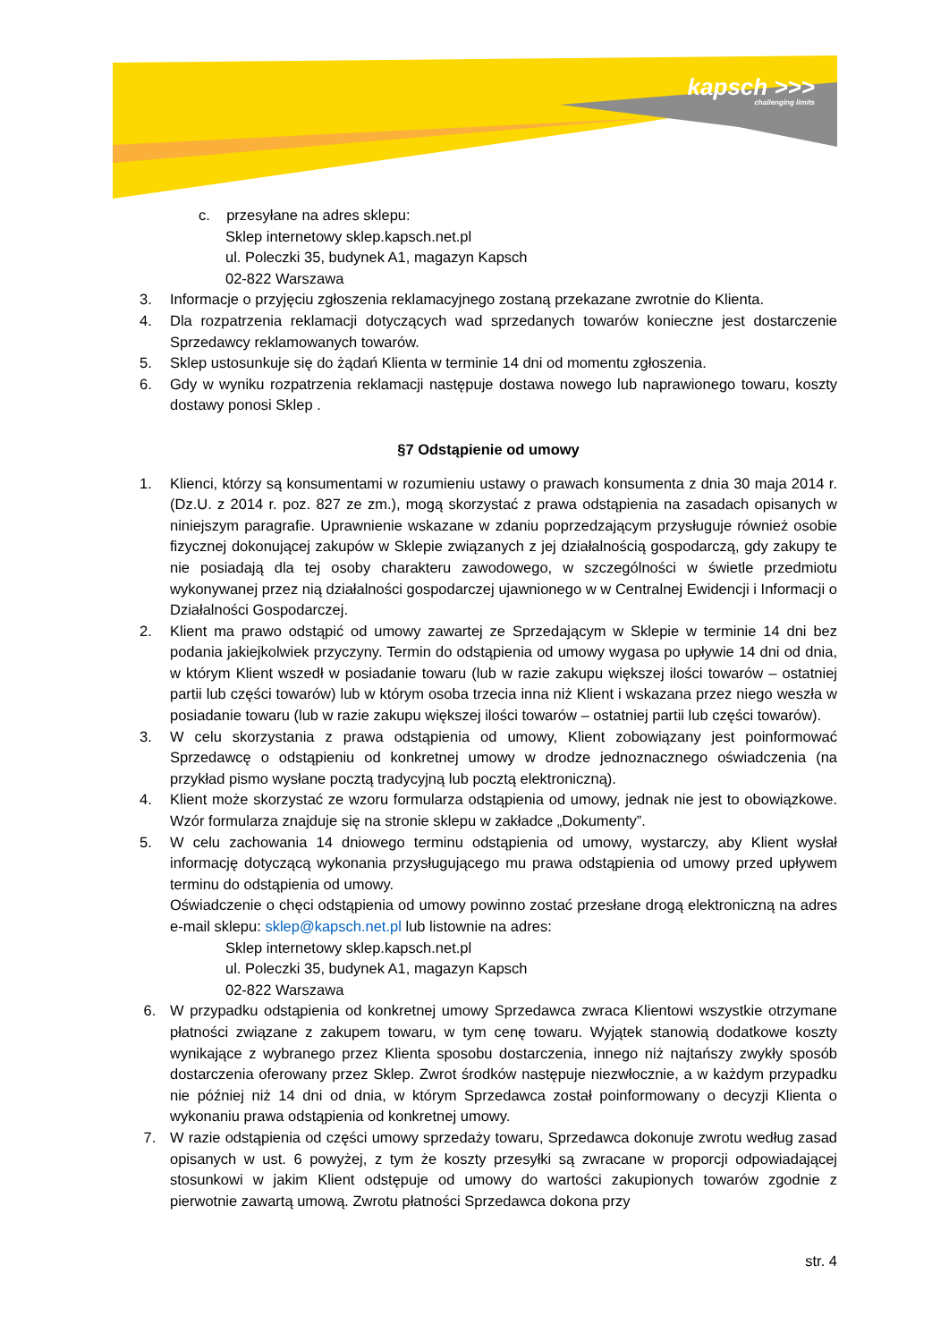kapsch >>>
challenging limits
c. przesyłane na adres sklepu:
Sklep internetowy sklep.kapsch.net.pl
ul. Poleczki 35, budynek A1, magazyn Kapsch
02-822 Warszawa
3. Informacje o przyjęciu zgłoszenia reklamacyjnego zostaną przekazane zwrotnie do Klienta.
4. Dla rozpatrzenia reklamacji dotyczących wad sprzedanych towarów konieczne jest dostarczenie Sprzedawcy reklamowanych towarów.
5. Sklep ustosunkuje się do żądań Klienta w terminie 14 dni od momentu zgłoszenia.
6. Gdy w wyniku rozpatrzenia reklamacji następuje dostawa nowego lub naprawionego towaru, koszty dostawy ponosi Sklep .
§7 Odstąpienie od umowy
1. Klienci, którzy są konsumentami w rozumieniu ustawy o prawach konsumenta z dnia 30 maja 2014 r. (Dz.U. z 2014 r. poz. 827 ze zm.), mogą skorzystać z prawa odstąpienia na zasadach opisanych w niniejszym paragrafie. Uprawnienie wskazane w zdaniu poprzedzającym przysługuje również osobie fizycznej dokonującej zakupów w Sklepie związanych z jej działalnością gospodarczą, gdy zakupy te nie posiadają dla tej osoby charakteru zawodowego, w szczególności w świetle przedmiotu wykonywanej przez nią działalności gospodarczej ujawnionego w w Centralnej Ewidencji i Informacji o Działalności Gospodarczej.
2. Klient ma prawo odstąpić od umowy zawartej ze Sprzedającym w Sklepie w terminie 14 dni bez podania jakiejkolwiek przyczyny. Termin do odstąpienia od umowy wygasa po upływie 14 dni od dnia, w którym Klient wszedł w posiadanie towaru (lub w razie zakupu większej ilości towarów – ostatniej partii lub części towarów) lub w którym osoba trzecia inna niż Klient i wskazana przez niego weszła w posiadanie towaru (lub w razie zakupu większej ilości towarów – ostatniej partii lub części towarów).
3. W celu skorzystania z prawa odstąpienia od umowy, Klient zobowiązany jest poinformować Sprzedawcę o odstąpieniu od konkretnej umowy w drodze jednoznacznego oświadczenia (na przykład pismo wysłane pocztą tradycyjną lub pocztą elektroniczną).
4. Klient może skorzystać ze wzoru formularza odstąpienia od umowy, jednak nie jest to obowiązkowe. Wzór formularza znajduje się na stronie sklepu w zakładce „Dokumenty”.
5. W celu zachowania 14 dniowego terminu odstąpienia od umowy, wystarczy, aby Klient wysłał informację dotyczącą wykonania przysługującego mu prawa odstąpienia od umowy przed upływem terminu do odstąpienia od umowy.
Oświadczenie o chęci odstąpienia od umowy powinno zostać przesłane drogą elektroniczną na adres e-mail sklepu: sklep@kapsch.net.pl lub listownie na adres:
Sklep internetowy sklep.kapsch.net.pl
ul. Poleczki 35, budynek A1, magazyn Kapsch
02-822 Warszawa
6. W przypadku odstąpienia od konkretnej umowy Sprzedawca zwraca Klientowi wszystkie otrzymane płatności związane z zakupem towaru, w tym cenę towaru. Wyjątek stanowią dodatkowe koszty wynikające z wybranego przez Klienta sposobu dostarczenia, innego niż najtańszy zwykły sposób dostarczenia oferowany przez Sklep. Zwrot środków następuje niezwłocznie, a w każdym przypadku nie później niż 14 dni od dnia, w którym Sprzedawca został poinformowany o decyzji Klienta o wykonaniu prawa odstąpienia od konkretnej umowy.
7. W razie odstąpienia od części umowy sprzedaży towaru, Sprzedawca dokonuje zwrotu według zasad opisanych w ust. 6 powyżej, z tym że koszty przesyłki są zwracane w proporcji odpowiadającej stosunkowi w jakim Klient odstępuje od umowy do wartości zakupionych towarów zgodnie z pierwotnie zawartą umową. Zwrotu płatności Sprzedawca dokona przy
str. 4